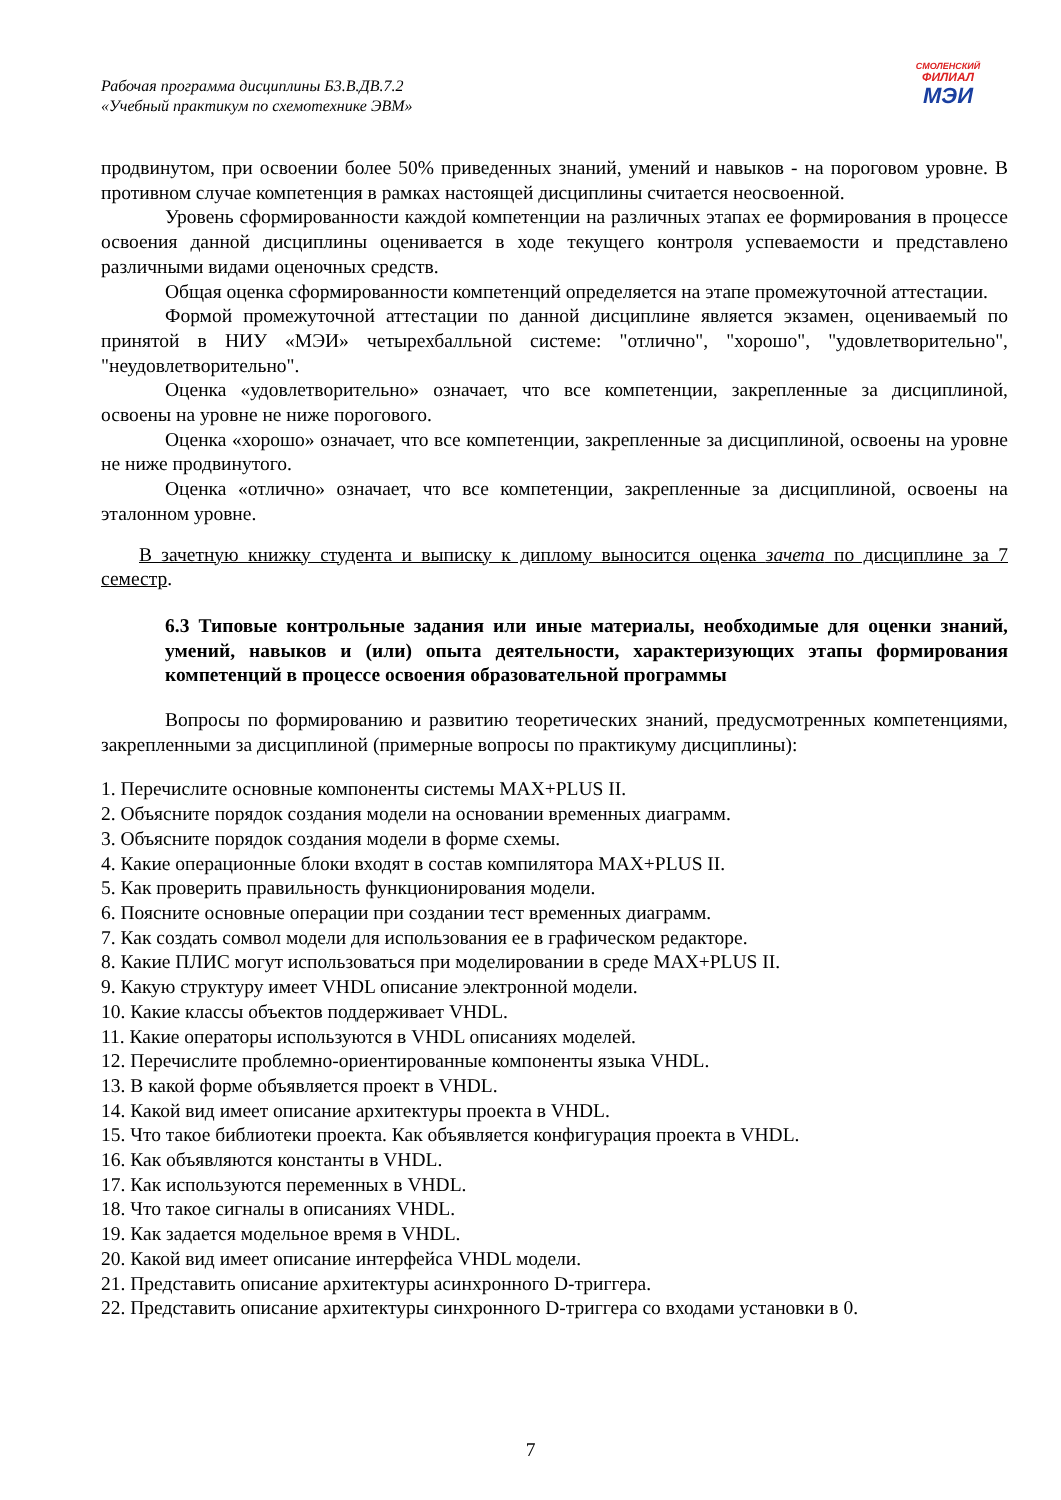Рабочая программа дисциплины Б3.В.ДВ.7.2
«Учебный практикум по схемотехнике ЭВМ»
СМОЛЕНСКИЙ
ФИЛИАЛ
МЭИ
продвинутом, при освоении более 50% приведенных знаний, умений и навыков - на пороговом уровне. В противном случае компетенция в рамках настоящей дисциплины считается неосвоенной.
Уровень сформированности каждой компетенции на различных этапах ее формирования в процессе освоения данной дисциплины оценивается в ходе текущего контроля успеваемости и представлено различными видами оценочных средств.
Общая оценка сформированности компетенций определяется на этапе промежуточной аттестации.
Формой промежуточной аттестации по данной дисциплине является экзамен, оцениваемый по принятой в НИУ «МЭИ» четырехбалльной системе: "отлично", "хорошо", "удовлетворительно", "неудовлетворительно".
Оценка «удовлетворительно» означает, что все компетенции, закрепленные за дисциплиной, освоены на уровне не ниже порогового.
Оценка «хорошо» означает, что все компетенции, закрепленные за дисциплиной, освоены на уровне не ниже продвинутого.
Оценка «отлично» означает, что все компетенции, закрепленные за дисциплиной, освоены на эталонном уровне.
В зачетную книжку студента и выписку к диплому выносится оценка зачета по дисциплине за 7 семестр.
6.3 Типовые контрольные задания или иные материалы, необходимые для оценки знаний, умений, навыков и (или) опыта деятельности, характеризующих этапы формирования компетенций в процессе освоения образовательной программы
Вопросы по формированию и развитию теоретических знаний, предусмотренных компетенциями, закрепленными за дисциплиной (примерные вопросы по практикуму дисциплины):
1. Перечислите основные компоненты системы MAX+PLUS II.
2. Объясните порядок создания модели на основании временных диаграмм.
3. Объясните порядок создания модели в форме схемы.
4. Какие операционные блоки входят в состав компилятора MAX+PLUS II.
5. Как проверить правильность функционирования модели.
6. Поясните основные операции при создании тест временных диаграмм.
7. Как создать сомвол модели для использования ее в графическом редакторе.
8. Какие ПЛИС могут использоваться при моделировании в среде MAX+PLUS II.
9. Какую структуру имеет VHDL описание электронной модели.
10. Какие классы объектов поддерживает VHDL.
11. Какие операторы используются в VHDL описаниях моделей.
12. Перечислите проблемно-ориентированные компоненты языка VHDL.
13. В какой форме объявляется проект в VHDL.
14. Какой вид имеет описание архитектуры проекта в VHDL.
15. Что такое библиотеки проекта. Как объявляется конфигурация проекта в VHDL.
16. Как объявляются константы в VHDL.
17. Как используются переменных в VHDL.
18. Что такое сигналы в описаниях VHDL.
19. Как задается модельное время в VHDL.
20. Какой вид имеет описание интерфейса VHDL модели.
21. Представить описание архитектуры асинхронного D-триггера.
22. Представить описание архитектуры синхронного D-триггера со входами установки в 0.
7